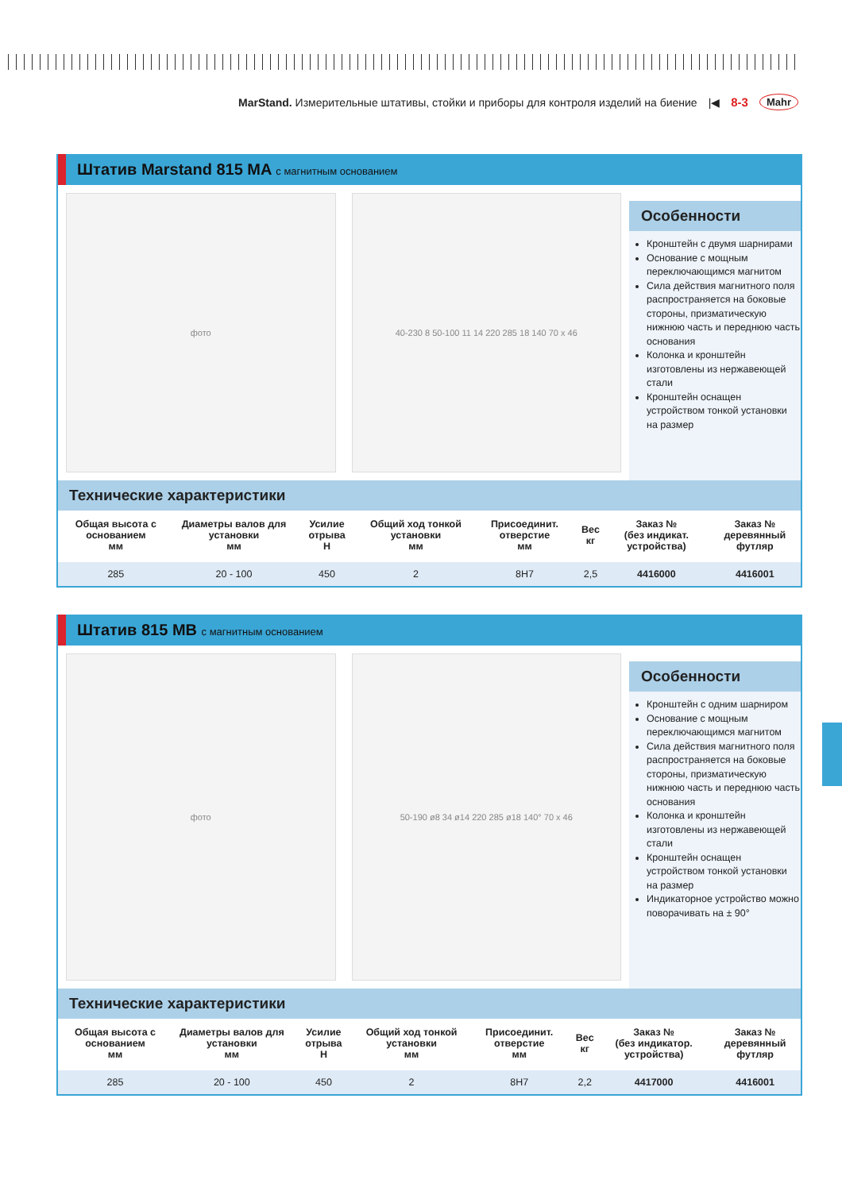MarStand. Измерительные штативы, стойки и приборы для контроля изделий на биение |◀ 8-3 Mahr
Штатив Marstand 815 MA с магнитным основанием
фото 40-230 8 50-100 11 14 220 285 18 140 70 x 46
Особенности
Кронштейн с двумя шарнирами
Основание с мощным переключающимся магнитом
Сила действия магнитного поля распространяется на боковые стороны, призматическую нижнюю часть и переднюю часть основания
Колонка и кронштейн изготовлены из нержавеющей стали
Кронштейн оснащен устройством тонкой установки на размер
Технические характеристики
| Общая высота с основанием мм | Диаметры валов для установки мм | Усилие отрыва Н | Общий ход тонкой установки мм | Присоединит. отверстие мм | Вес кг | Заказ № (без индикат. устройства) | Заказ № деревянный футляр |
| --- | --- | --- | --- | --- | --- | --- | --- |
| 285 | 20 - 100 | 450 | 2 | 8H7 | 2,5 | 4416000 | 4416001 |
Штатив 815 MB с магнитным основанием
фото 50-190 ø8 34 ø14 220 285 ø18 140° 70 x 46
Особенности
Кронштейн с одним шарниром
Основание с мощным переключающимся магнитом
Сила действия магнитного поля распространяется на боковые стороны, призматическую нижнюю часть и переднюю часть основания
Колонка и кронштейн изготовлены из нержавеющей стали
Кронштейн оснащен устройством тонкой установки на размер
Индикаторное устройство можно поворачивать на ± 90°
Технические характеристики
| Общая высота с основанием мм | Диаметры валов для установки мм | Усилие отрыва Н | Общий ход тонкой установки мм | Присоединит. отверстие мм | Вес кг | Заказ № (без индикатор. устройства) | Заказ № деревянный футляр |
| --- | --- | --- | --- | --- | --- | --- | --- |
| 285 | 20 - 100 | 450 | 2 | 8H7 | 2,2 | 4417000 | 4416001 |